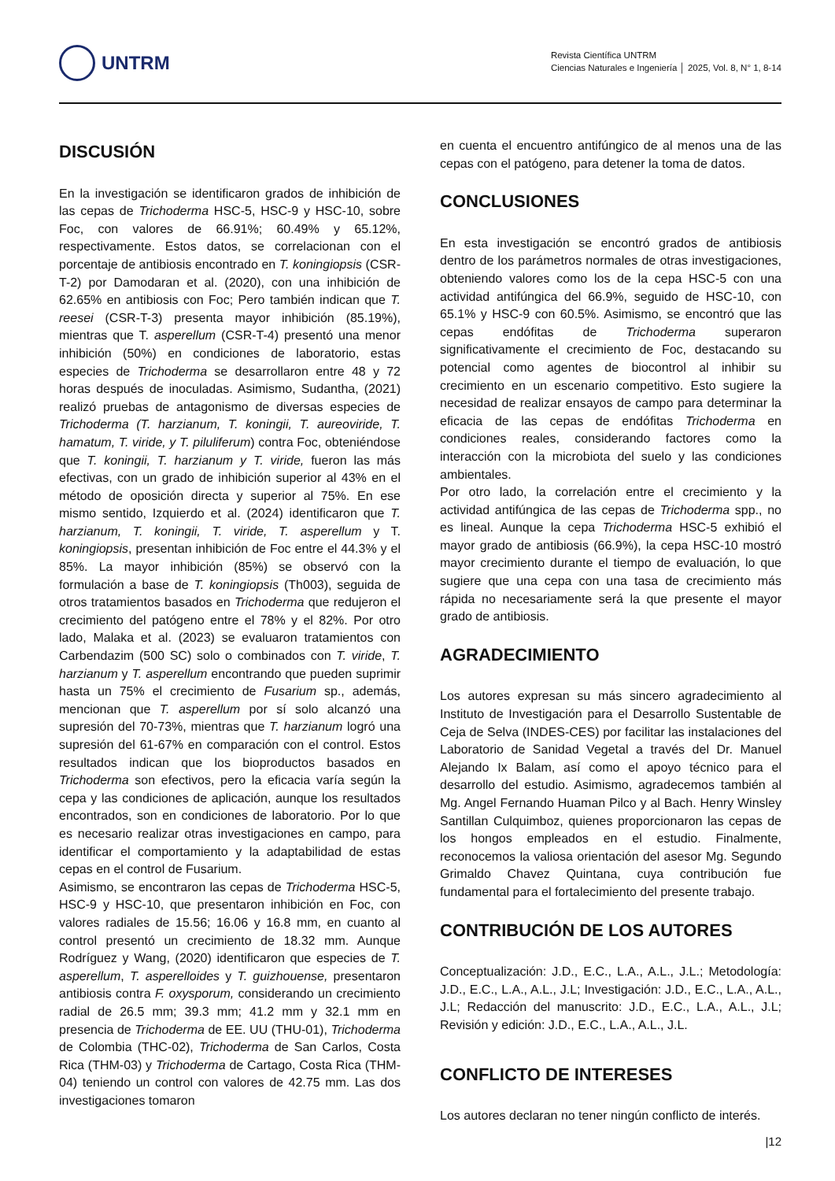UNTRM
Revista Científica UNTRM
Ciencias Naturales e Ingeniería │ 2025, Vol. 8, N° 1, 8-14
DISCUSIÓN
En la investigación se identificaron grados de inhibición de las cepas de Trichoderma HSC-5, HSC-9 y HSC-10, sobre Foc, con valores de 66.91%; 60.49% y 65.12%, respectivamente. Estos datos, se correlacionan con el porcentaje de antibiosis encontrado en T. koningiopsis (CSR-T-2) por Damodaran et al. (2020), con una inhibición de 62.65% en antibiosis con Foc; Pero también indican que T. reesei (CSR-T-3) presenta mayor inhibición (85.19%), mientras que T. asperellum (CSR-T-4) presentó una menor inhibición (50%) en condiciones de laboratorio, estas especies de Trichoderma se desarrollaron entre 48 y 72 horas después de inoculadas. Asimismo, Sudantha, (2021) realizó pruebas de antagonismo de diversas especies de Trichoderma (T. harzianum, T. koningii, T. aureoviride, T. hamatum, T. viride, y T. piluliferum) contra Foc, obteniéndose que T. koningii, T. harzianum y T. viride, fueron las más efectivas, con un grado de inhibición superior al 43% en el método de oposición directa y superior al 75%. En ese mismo sentido, Izquierdo et al. (2024) identificaron que T. harzianum, T. koningii, T. viride, T. asperellum y T. koningiopsis, presentan inhibición de Foc entre el 44.3% y el 85%. La mayor inhibición (85%) se observó con la formulación a base de T. koningiopsis (Th003), seguida de otros tratamientos basados en Trichoderma que redujeron el crecimiento del patógeno entre el 78% y el 82%. Por otro lado, Malaka et al. (2023) se evaluaron tratamientos con Carbendazim (500 SC) solo o combinados con T. viride, T. harzianum y T. asperellum encontrando que pueden suprimir hasta un 75% el crecimiento de Fusarium sp., además, mencionan que T. asperellum por sí solo alcanzó una supresión del 70-73%, mientras que T. harzianum logró una supresión del 61-67% en comparación con el control. Estos resultados indican que los bioproductos basados en Trichoderma son efectivos, pero la eficacia varía según la cepa y las condiciones de aplicación, aunque los resultados encontrados, son en condiciones de laboratorio. Por lo que es necesario realizar otras investigaciones en campo, para identificar el comportamiento y la adaptabilidad de estas cepas en el control de Fusarium.
Asimismo, se encontraron las cepas de Trichoderma HSC-5, HSC-9 y HSC-10, que presentaron inhibición en Foc, con valores radiales de 15.56; 16.06 y 16.8 mm, en cuanto al control presentó un crecimiento de 18.32 mm. Aunque Rodríguez y Wang, (2020) identificaron que especies de T. asperellum, T. asperelloides y T. guizhouense, presentaron antibiosis contra F. oxysporum, considerando un crecimiento radial de 26.5 mm; 39.3 mm; 41.2 mm y 32.1 mm en presencia de Trichoderma de EE. UU (THU-01), Trichoderma de Colombia (THC-02), Trichoderma de San Carlos, Costa Rica (THM-03) y Trichoderma de Cartago, Costa Rica (THM-04) teniendo un control con valores de 42.75 mm. Las dos investigaciones tomaron
en cuenta el encuentro antifúngico de al menos una de las cepas con el patógeno, para detener la toma de datos.
CONCLUSIONES
En esta investigación se encontró grados de antibiosis dentro de los parámetros normales de otras investigaciones, obteniendo valores como los de la cepa HSC-5 con una actividad antifúngica del 66.9%, seguido de HSC-10, con 65.1% y HSC-9 con 60.5%. Asimismo, se encontró que las cepas endófitas de Trichoderma superaron significativamente el crecimiento de Foc, destacando su potencial como agentes de biocontrol al inhibir su crecimiento en un escenario competitivo. Esto sugiere la necesidad de realizar ensayos de campo para determinar la eficacia de las cepas de endófitas Trichoderma en condiciones reales, considerando factores como la interacción con la microbiota del suelo y las condiciones ambientales.
Por otro lado, la correlación entre el crecimiento y la actividad antifúngica de las cepas de Trichoderma spp., no es lineal. Aunque la cepa Trichoderma HSC-5 exhibió el mayor grado de antibiosis (66.9%), la cepa HSC-10 mostró mayor crecimiento durante el tiempo de evaluación, lo que sugiere que una cepa con una tasa de crecimiento más rápida no necesariamente será la que presente el mayor grado de antibiosis.
AGRADECIMIENTO
Los autores expresan su más sincero agradecimiento al Instituto de Investigación para el Desarrollo Sustentable de Ceja de Selva (INDES-CES) por facilitar las instalaciones del Laboratorio de Sanidad Vegetal a través del Dr. Manuel Alejando Ix Balam, así como el apoyo técnico para el desarrollo del estudio. Asimismo, agradecemos también al Mg. Angel Fernando Huaman Pilco y al Bach. Henry Winsley Santillan Culquimboz, quienes proporcionaron las cepas de los hongos empleados en el estudio. Finalmente, reconocemos la valiosa orientación del asesor Mg. Segundo Grimaldo Chavez Quintana, cuya contribución fue fundamental para el fortalecimiento del presente trabajo.
CONTRIBUCIÓN DE LOS AUTORES
Conceptualización: J.D., E.C., L.A., A.L., J.L.; Metodología: J.D., E.C., L.A., A.L., J.L; Investigación: J.D., E.C., L.A., A.L., J.L; Redacción del manuscrito: J.D., E.C., L.A., A.L., J.L; Revisión y edición: J.D., E.C., L.A., A.L., J.L.
CONFLICTO DE INTERESES
Los autores declaran no tener ningún conflicto de interés.
|12